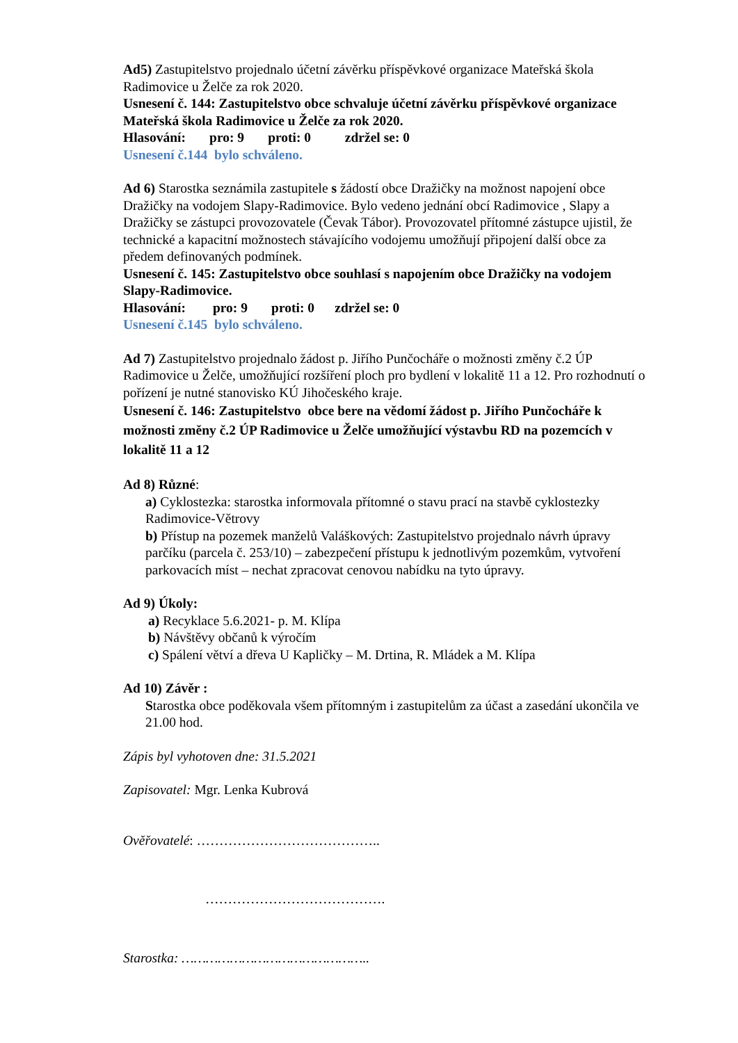Ad5) Zastupitelstvo projednalo účetní závěrku příspěvkové organizace Mateřská škola Radimovice u Želče za rok 2020.
Usnesení č. 144: Zastupitelstvo obce schvaluje účetní závěrku příspěvkové organizace Mateřská škola Radimovice u Želče za rok 2020.
Hlasování: pro: 9 proti: 0 zdržel se: 0
Usnesení č.144 bylo schváleno.
Ad 6) Starostka seznámila zastupitele s žádostí obce Dražičky na možnost napojení obce Dražičky na vodojem Slapy-Radimovice. Bylo vedeno jednání obcí Radimovice , Slapy a Dražičky se zástupci provozovatele (Čevak Tábor). Provozovatel přítomné zástupce ujistil, že technické a kapacitní možnostech stávajícího vodojemu umožňují připojení další obce za předem definovaných podmínek.
Usnesení č. 145: Zastupitelstvo obce souhlasí s napojením obce Dražičky na vodojem Slapy-Radimovice.
Hlasování: pro: 9 proti: 0 zdržel se: 0
Usnesení č.145 bylo schváleno.
Ad 7) Zastupitelstvo projednalo žádost p. Jiřího Punčocháře o možnosti změny č.2 ÚP Radimovice u Želče, umožňující rozšíření ploch pro bydlení v lokalitě 11 a 12. Pro rozhodnutí o pořízení je nutné stanovisko KÚ Jihočeského kraje.
Usnesení č. 146: Zastupitelstvo obce bere na vědomí žádost p. Jiřího Punčocháře k možnosti změny č.2 ÚP Radimovice u Želče umožňující výstavbu RD na pozemcích v lokalitě 11 a 12
Ad 8) Různé:
a) Cyklostezka: starostka informovala přítomné o stavu prací na stavbě cyklostezky Radimovice-Větrovy
b) Přístup na pozemek manželů Valáškových: Zastupitelstvo projednalo návrh úpravy parčíku (parcela č. 253/10) – zabezpečení přístupu k jednotlivým pozemkům, vytvoření parkovacích míst – nechat zpracovat cenovou nabídku na tyto úpravy.
Ad 9) Úkoly:
a) Recyklace 5.6.2021- p. M. Klípa
b) Návštěvy občanů k výročím
c) Spálení větví a dřeva U Kapličky – M. Drtina, R. Mládek a M. Klípa
Ad 10) Závěr :
Starostka obce poděkovala všem přítomným i zastupitelům za účast a zasedání ukončila ve 21.00 hod.
Zápis byl vyhotoven dne: 31.5.2021
Zapisovatel: Mgr. Lenka Kubrová
Ověřovatelé: …………………………………..
………………………………….
Starostka: ………………………………………..